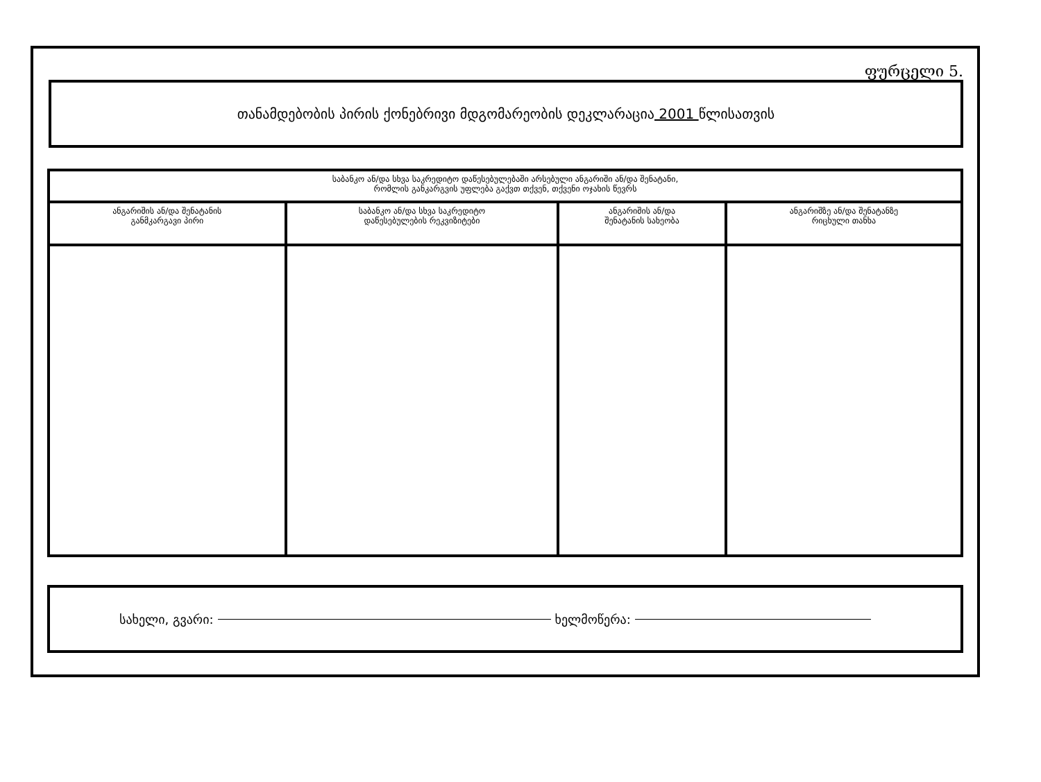ფურცელი 5.
თანამდებობის პირის ქონებრივი მდგომარეობის დეკლარაცია 2001 წლისათვის
| საბანკო ან/და სხვა საკრედიტო დაწესებულებაში არსებული ანგარიში ან/და შენატანი, რომლის განკარგვის უფლება გაქვთ თქვენ, თქვენი ოჯახის წევრს | | | |
| --- | --- | --- | --- |
| ანგარიშის ან/და შენატანის განმკარგავი პირი | საბანკო ან/და სხვა საკრედიტო დაწესებულების რეკვიზიტები | ანგარიშის ან/და შენატანის სახეობა | ანგარიშზე ან/და შენატანზე რიცხული თანხა |
სახელი, გვარი: ხელმოწერა: